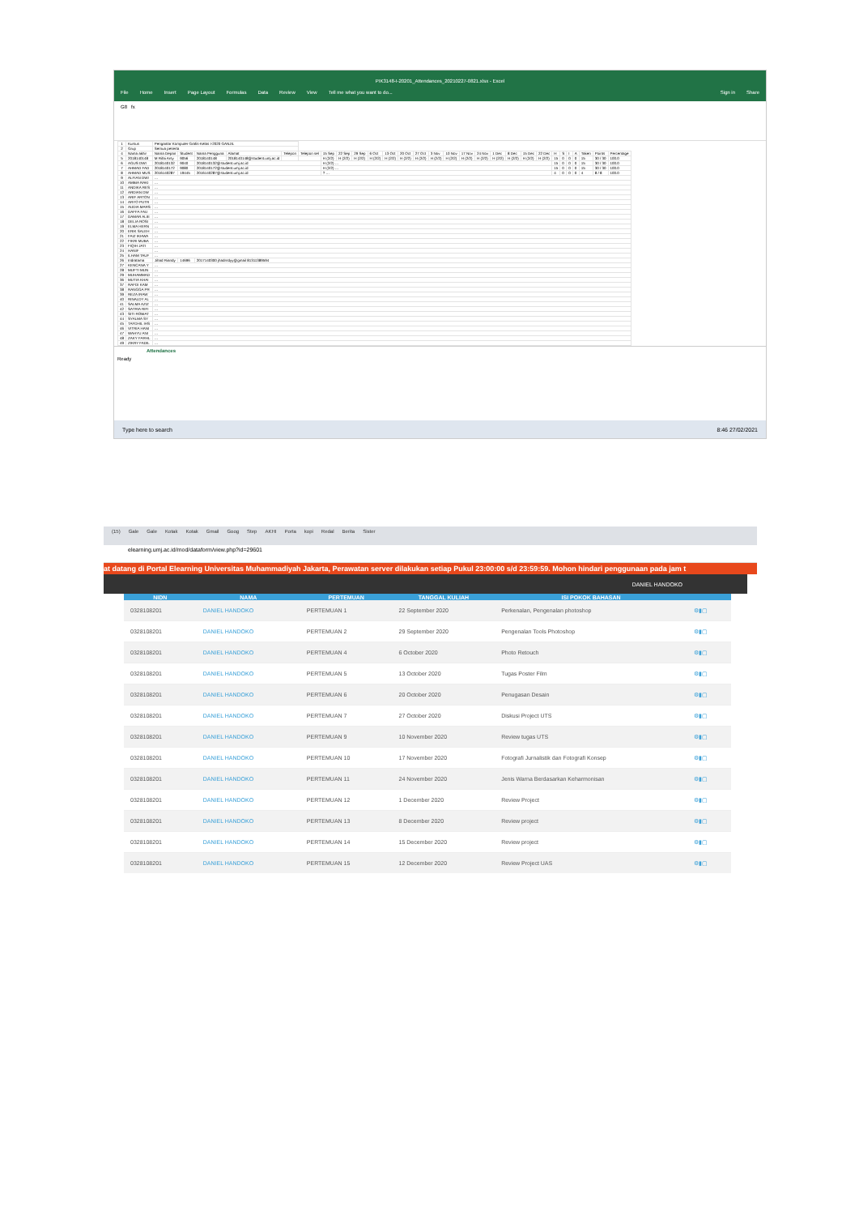PIK3148-I-20201_Attendances_20210227-0821.xlsx - Excel
File Home Insert Page Layout Formulas Data Review View Tell me what you want to do... Sign in Share
G8 fx
| 1 | Kursus | Pengantar Komputer Grafis-Kelas I-2020 GANJIL | | | | | | | | | | | | | | | | | | | | | | | | | | | |
| 2 | Grup | Semua peserta | | | | | | | | | | | | | | | | | | | | | | | | | | | |
| 4 | Nama akhir | Nama Depan | Student | Nama Pengguna | Alamat | Telepon | Telepon sel | 15 Sep | 22 Sep | 29 Sep | 6 Oct | 13 Oct | 20 Oct | 27 Oct | 3 Nov | 10 Nov | 17 Nov | 24 Nov | 1 Dec | 8 Dec | 15 Dec | 22 Dec | H | S | I | A | Taken | Points | Percentage |
| 5 | 2018140148 | M Rifai Arsy | 9056 | 2018140148 | 2018140148@student.umj.ac.id | | | H (2/2) | H (2/2) | H (2/2) | H (2/2) | H (2/2) | H (2/2) | H (2/2) | H (2/2) | H (2/2) | H (2/2) | H (2/2) | H (2/2) | H (2/2) | H (2/2) | H (2/2) | 15 | 0 | 0 | 0 | 15 | 30 / 30 | 100.0 |
| 6 | AGUS DWI | 2018140132 | 9040 | 2018140132@student.umj.ac.id | | | | H (2/2) … | | | | | | | | | | | | | | | 15 | 0 | 0 | 0 | 15 | 30 / 30 | 100.0 |
| 7 | AHMAD FAD | 2018140172 | 9080 | 2018140172@student.umj.ac.id | | | | H (2/2) … | | | | | | | | | | | | | | | 15 | 0 | 0 | 0 | 15 | 30 / 30 | 100.0 |
| 8 | AHMAD MUS | 2016140287 | 19445 | 2016140287@student.umj.ac.id | | | | ? … | | | | | | | | | | | | | | | 4 | 0 | 0 | 0 | 4 | 8 / 8 | 100.0 |
| 9 | ALFIAN DWI | … | | | | | | | | | | | | | | | | | | | | | | | | | | | |
| 10 | AMBIA RAKI | … | | | | | | | | | | | | | | | | | | | | | | | | | | | |
| 11 | ANDIKA RES | … | | | | | | | | | | | | | | | | | | | | | | | | | | | |
| 12 | ARDIAN DW | … | | | | | | | | | | | | | | | | | | | | | | | | | | | |
| 13 | ARIF ARTON | … | | | | | | | | | | | | | | | | | | | | | | | | | | | |
| 14 | ARYO PUTR | … | | | | | | | | | | | | | | | | | | | | | | | | | | | |
| 15 | AUDIA MARS | … | | | | | | | | | | | | | | | | | | | | | | | | | | | |
| 16 | DAFFA FAU | … | | | | | | | | | | | | | | | | | | | | | | | | | | | |
| 17 | DAMAR ALIE | … | | | | | | | | | | | | | | | | | | | | | | | | | | | |
| 18 | DELIA ROSI | … | | | | | | | | | | | | | | | | | | | | | | | | | | | |
| 19 | ELMA HERN | … | | | | | | | | | | | | | | | | | | | | | | | | | | | |
| 20 | ERIK SALEH | … | | | | | | | | | | | | | | | | | | | | | | | | | | | |
| 21 | FAIZ IKHWA | … | | | | | | | | | | | | | | | | | | | | | | | | | | | |
| 22 | FIKRI MUBA | … | | | | | | | | | | | | | | | | | | | | | | | | | | | |
| 23 | FIQIH JATI | … | | | | | | | | | | | | | | | | | | | | | | | | | | | |
| 24 | HANIF | … | | | | | | | | | | | | | | | | | | | | | | | | | | | |
| 25 | ILHAM TAUF | … | | | | | | | | | | | | | | | | | | | | | | | | | | | |
| 26 | Indratama | Jihad Riandy | 14696 | 2017140300 jhadrndyy@gmail 81311389594 | | | | | | | | | | | | | | | | | | | | | | | | | |
| 27 | KENCANA Y | … | | | | | | | | | | | | | | | | | | | | | | | | | | | |
| 28 | MUFTI MUN | … | | | | | | | | | | | | | | | | | | | | | | | | | | | |
| 29 | MUHAMMAD | … | | | | | | | | | | | | | | | | | | | | | | | | | | | |
| 36 | MUTIA KHAI | … | | | | | | | | | | | | | | | | | | | | | | | | | | | |
| 37 | RAFDI KAM | … | | | | | | | | | | | | | | | | | | | | | | | | | | | |
| 38 | RANGGA PR | … | | | | | | | | | | | | | | | | | | | | | | | | | | | |
| 39 | REZA IRAW | … | | | | | | | | | | | | | | | | | | | | | | | | | | | |
| 40 | RINALDY AL | … | | | | | | | | | | | | | | | | | | | | | | | | | | | |
| 41 | SALMA AZIZ | … | | | | | | | | | | | | | | | | | | | | | | | | | | | |
| 42 | SATRIA RIFI | … | | | | | | | | | | | | | | | | | | | | | | | | | | | |
| 43 | SITI ROBIAT | … | | | | | | | | | | | | | | | | | | | | | | | | | | | |
| 44 | SYALMA SY | … | | | | | | | | | | | | | | | | | | | | | | | | | | | |
| 45 | TAFDHIL IHS | … | | | | | | | | | | | | | | | | | | | | | | | | | | | |
| 46 | VITRIA HANI | … | | | | | | | | | | | | | | | | | | | | | | | | | | | |
| 47 | WAHYU ANI | … | | | | | | | | | | | | | | | | | | | | | | | | | | | |
| 48 | ZAKY FARHL | … | | | | | | | | | | | | | | | | | | | | | | | | | | | |
| 49 | ZIKRY FADIL | … | | | | | | | | | | | | | | | | | | | | | | | | | | | |
Attendances
Ready
Type here to search 8:46 27/02/2021
(15) Gale Gale Kotak Kotak Gmail Goog Step AKHI Porta kopi Redal Berita Sister
elearning.umj.ac.id/mod/dataform/view.php?id=29601
at datang di Portal Elearning Universitas Muhammadiyah Jakarta, Perawatan server dilakukan setiap Pukul 23:00:00 s/d 23:59:59. Mohon hindari penggunaan pada jam t
DANIEL HANDOKO
| NIDN | NAMA | PERTEMUAN | TANGGAL KULIAH | ISI POKOK BAHASAN | |
| --- | --- | --- | --- | --- | --- |
| 0328108201 | DANIEL HANDOKO | PERTEMUAN 1 | 22 September 2020 | Perkenalan, Pengenalan photoshop | ⚙▮▢ |
| 0328108201 | DANIEL HANDOKO | PERTEMUAN 2 | 29 September 2020 | Pengenalan Tools Photoshop | ⚙▮▢ |
| 0328108201 | DANIEL HANDOKO | PERTEMUAN 4 | 6 October 2020 | Photo Retouch | ⚙▮▢ |
| 0328108201 | DANIEL HANDOKO | PERTEMUAN 5 | 13 October 2020 | Tugas Poster Film | ⚙▮▢ |
| 0328108201 | DANIEL HANDOKO | PERTEMUAN 6 | 20 October 2020 | Penugasan Desain | ⚙▮▢ |
| 0328108201 | DANIEL HANDOKO | PERTEMUAN 7 | 27 October 2020 | Diskusi Project UTS | ⚙▮▢ |
| 0328108201 | DANIEL HANDOKO | PERTEMUAN 9 | 10 November 2020 | Review tugas UTS | ⚙▮▢ |
| 0328108201 | DANIEL HANDOKO | PERTEMUAN 10 | 17 November 2020 | Fotografi Jurnalistik dan Fotografi Konsep | ⚙▮▢ |
| 0328108201 | DANIEL HANDOKO | PERTEMUAN 11 | 24 November 2020 | Jenis Warna Berdasarkan Keharmonisan | ⚙▮▢ |
| 0328108201 | DANIEL HANDOKO | PERTEMUAN 12 | 1 December 2020 | Review Project | ⚙▮▢ |
| 0328108201 | DANIEL HANDOKO | PERTEMUAN 13 | 8 December 2020 | Review project | ⚙▮▢ |
| 0328108201 | DANIEL HANDOKO | PERTEMUAN 14 | 15 December 2020 | Review project | ⚙▮▢ |
| 0328108201 | DANIEL HANDOKO | PERTEMUAN 15 | 12 December 2020 | Review Project UAS | ⚙▮▢ |